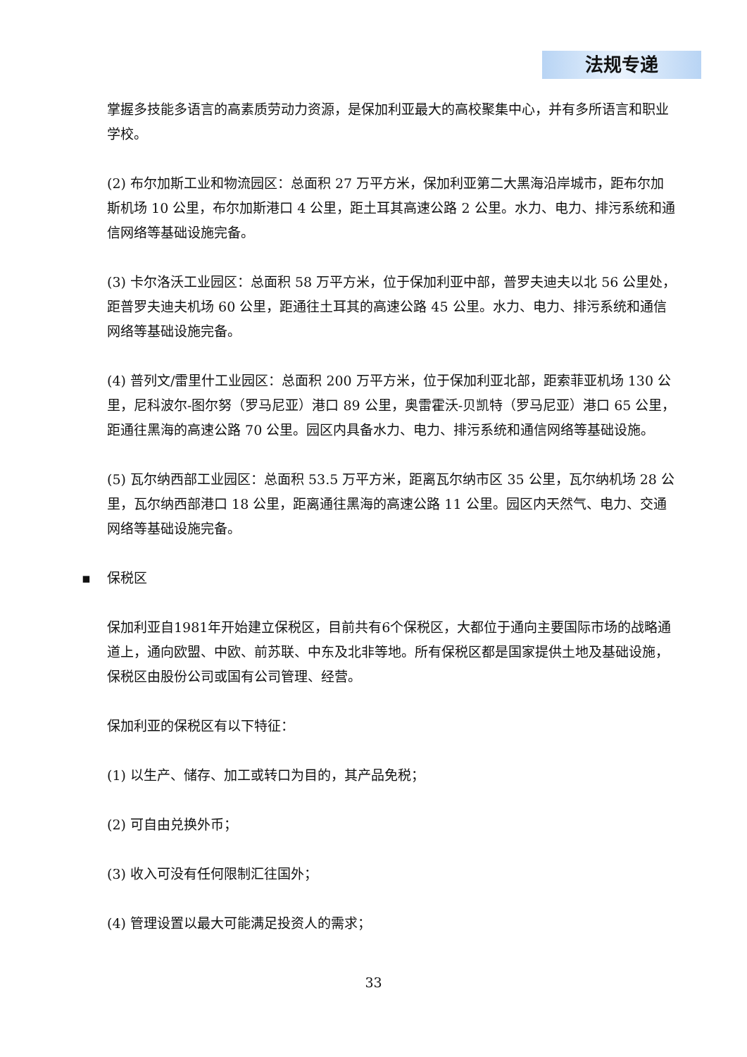法规专递
掌握多技能多语言的高素质劳动力资源，是保加利亚最大的高校聚集中心，并有多所语言和职业学校。
(2) 布尔加斯工业和物流园区：总面积 27 万平方米，保加利亚第二大黑海沿岸城市，距布尔加斯机场 10 公里，布尔加斯港口 4 公里，距土耳其高速公路 2 公里。水力、电力、排污系统和通信网络等基础设施完备。
(3) 卡尔洛沃工业园区：总面积 58 万平方米，位于保加利亚中部，普罗夫迪夫以北 56 公里处，距普罗夫迪夫机场 60 公里，距通往土耳其的高速公路 45 公里。水力、电力、排污系统和通信网络等基础设施完备。
(4) 普列文/雷里什工业园区：总面积 200 万平方米，位于保加利亚北部，距索菲亚机场 130 公里，尼科波尔-图尔努（罗马尼亚）港口 89 公里，奥雷霍沃-贝凯特（罗马尼亚）港口 65 公里，距通往黑海的高速公路 70 公里。园区内具备水力、电力、排污系统和通信网络等基础设施。
(5) 瓦尔纳西部工业园区：总面积 53.5 万平方米，距离瓦尔纳市区 35 公里，瓦尔纳机场 28 公里，瓦尔纳西部港口 18 公里，距离通往黑海的高速公路 11 公里。园区内天然气、电力、交通网络等基础设施完备。
▪ 保税区
保加利亚自1981年开始建立保税区，目前共有6个保税区，大都位于通向主要国际市场的战略通道上，通向欧盟、中欧、前苏联、中东及北非等地。所有保税区都是国家提供土地及基础设施，保税区由股份公司或国有公司管理、经营。
保加利亚的保税区有以下特征：
(1) 以生产、储存、加工或转口为目的，其产品免税；
(2) 可自由兑换外币；
(3) 收入可没有任何限制汇往国外；
(4) 管理设置以最大可能满足投资人的需求；
33